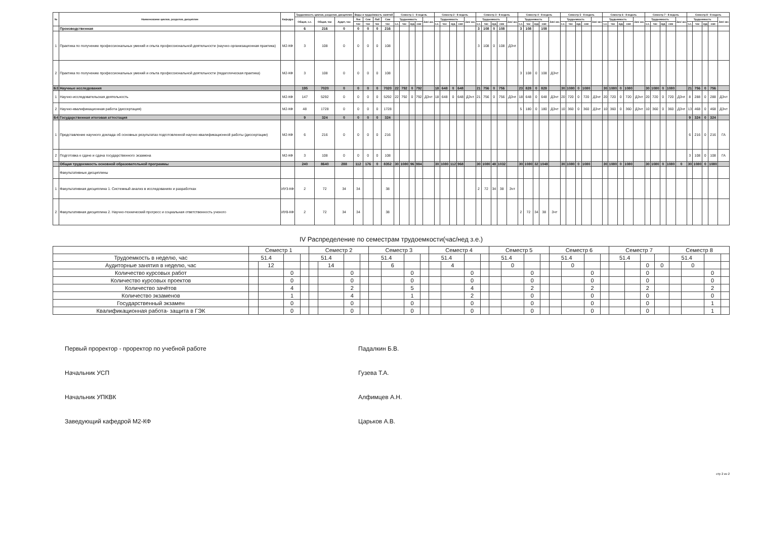| № | Наименование циклов, разделов, дисциплин | Кафедра | Трудоемкость циклов, разделов, дисциплин | | | Виды и трудоёмкость занятий | | | | Семестр 1 - 8 недель | | | | | Семестр 2 - 8 недель | | | | | Семестр 3 - 8 недель | | | | | Семестр 4 - 8 недель | | | | | Семестр 5 - 8 недель | | | | | Семестр 6 - 8 недель | | | | | Семестр 7 - 8 недель | | | | | Семестр 8 - 8 недель | | | | |
| --- | --- | --- | --- | --- | --- | --- | --- | --- | --- | --- | --- | --- | --- | --- | --- | --- | --- | --- | --- | --- | --- | --- | --- | --- | --- | --- | --- | --- | --- | --- | --- | --- | --- | --- | --- | --- | --- | --- | --- | --- | --- | --- | --- | --- | --- | --- | --- | --- | --- |
| | | | Общая, з.е. | Общая, час | Аудит, час | Лек | Сем | Лаб | Сам | Трудоемкость | | | | Зач/ экз | Трудоемкость | | | | Зач/ экз | Трудоемкость | | | | Зач/ экз | Трудоемкость | | | | Зач/ экз | Трудоемкость | | | | Зач/ экз | Трудоемкость | | | | Зач/ экз | Трудоемкость | | | | Зач/ экз | Трудоемкость | | | | Зач/ экз |
| | | | | | | час | час | час | час | з.е. | час | ауд | сам | | з.е. | час | ауд | сам | | з.е. | час | ауд | сам | | з.е. | час | ауд | сам | | з.е. | час | ауд | сам | | з.е. | час | ауд | сам | | з.е. | час | ауд | сам | | з.е. | час | ауд | сам | |
| | Производственная | | 6 | 216 | 0 | 0 | 0 | 0 | 216 | | | | | | | | | | | 3 | 108 | 0 | 108 | | 3 | 108 | | 108 | | | | | | | | | | | | | | | | | | | | | |
| 1 | Практика по получению профессиональных умений и опыта профессиональной деятельности (научно-организационная практика) | М2-КФ | 3 | 108 | 0 | 0 | 0 | 0 | 108 | | | | | | | | | | | 3 | 108 | 0 | 108 | ДЗчт | | | | | | | | | | | | | | | | | | | | | | | | | |
| 2 | Практика по получению профессиональных умений и опыта профессиональной деятельности (педагогическая практика) | М2-КФ | 3 | 108 | 0 | 0 | 0 | 0 | 108 | | | | | | | | | | | | | | | | 3 | 108 | 0 | 108 | ДЗчт | | | | | | | | | | | | | | | | | | | | |
| Б3 | Научные исследования | | 195 | 7020 | 0 | 0 | 0 | 0 | 7020 | 22 | 792 | 0 | 792 | | 18 | 648 | 0 | 648 | | 21 | 756 | 0 | 756 | | 23 | 828 | 0 | 828 | | 30 | 1080 | 0 | 1080 | | 30 | 1080 | 0 | 1080 | | 30 | 1080 | 0 | 1080 | | 21 | 756 | 0 | 756 | |
| 1 | Научно-исследовательская деятельность | М2-КФ | 147 | 5292 | 0 | 0 | 0 | 0 | 5292 | 22 | 792 | 0 | 792 | ДЗчт | 18 | 648 | 0 | 648 | ДЗчт | 21 | 756 | 0 | 756 | ДЗчт | 18 | 648 | 0 | 648 | ДЗчт | 20 | 720 | 0 | 720 | ДЗчт | 20 | 720 | 0 | 720 | ДЗчт | 20 | 720 | 0 | 720 | ДЗчт | 8 | 288 | 0 | 288 | ДЗчт |
| 2 | Научно-квалификационная работа (диссертация) | М2-КФ | 48 | 1728 | 0 | 0 | 0 | 0 | 1728 | | | | | | | | | | | | | | | | 5 | 180 | 0 | 180 | ДЗчт | 10 | 360 | 0 | 360 | ДЗчт | 10 | 360 | 0 | 360 | ДЗчт | 10 | 360 | 0 | 360 | ДЗчт | 13 | 468 | 0 | 468 | ДЗчт |
| Б4 | Государственная итоговая аттестация | | 9 | 324 | 0 | 0 | 0 | 0 | 324 | | | | | | | | | | | | | | | | | | | | | | | | | | | | | | | | | | | | 9 | 324 | 0 | 324 | |
| 1 | Представление научного доклада об основных результатах подготовленной научно-квалификационной работы (диссертации) | М2-КФ | 6 | 216 | 0 | 0 | 0 | 0 | 216 | | | | | | | | | | | | | | | | | | | | | | | | | | | | | | | | | | | | 6 | 216 | 0 | 216 | ГА |
| 2 | Подготовка к сдаче и сдача государственного экзамена | М2-КФ | 3 | 108 | 0 | 0 | 0 | 0 | 108 | | | | | | | | | | | | | | | | | | | | | | | | | | | | | | | | | | | | 3 | 108 | 0 | 108 | ГА |
| | Общая трудоемкость основной образовательной программы | | 240 | 8640 | 288 | 112 | 176 | 0 | 8352 | 30 | 1080 | 96 | 984 | | 30 | 1080 | 112 | 968 | | 30 | 1080 | 48 | 1032 | | 30 | 1080 | 32 | 1048 | | 30 | 1080 | 0 | 1080 | | 30 | 1080 | 0 | 1080 | | 30 | 1080 | 0 | 1080 | 0 | 30 | 1080 | 0 | 1080 | |
| | Факультативные дисциплины | | | | | | | | | | | | | | | | | | | | | | | | | | | | | | | | | | | | | | | | | | | | | | | | |
| 1 | Факультативная дисциплина 1. Системный анализ в исследованиях и разработках | ИУ3-КФ | 2 | 72 | 34 | 34 | | | 38 | | | | | | | | | | | 2 | 72 | 34 | 38 | Зчт | | | | | | | | | | | | | | | | | | | | | | | | | |
| 2 | Факультативная дисциплина 2. Научно-технический прогресс и социальная ответственность ученого | ИУ8-КФ | 2 | 72 | 34 | 34 | | | 38 | | | | | | | | | | | | | | | | 2 | 72 | 34 | 38 | Зчт | | | | | | | | | | | | | | | | | | | | |
IV Распределение по семестрам трудоемкости(час/нед з.е.)
| | Семестр 1 | | | | Семестр 2 | | | | Семестр 3 | | | | Семестр 4 | | | | Семестр 5 | | | | Семестр 6 | | | | Семестр 7 | | | | Семестр 8 | | | |
| Трудоемкость в неделю, час | 51.4 | | | | 51.4 | | | | 51.4 | | | | 51.4 | | | | 51.4 | | | | 51.4 | | | | 51.4 | | | | 51.4 | | | |
| Аудиторные занятия в неделю, час | | 12 | | | | 14 | | | | 6 | | | | 4 | | | | 0 | | | | 0 | | | | | 0 | 0 | | 0 | | |
| Количество курсовых работ | | | 0 | | | | 0 | | | | 0 | | | | 0 | | | | 0 | | | | 0 | | | | 0 | | | | 0 | |
| Количество курсовых проектов | | | 0 | | | | 0 | | | | 0 | | | | 0 | | | | 0 | | | | 0 | | | | 0 | | | | 0 | |
| Количество зачётов | | | 4 | | | | 2 | | | | 5 | | | | 4 | | | | 2 | | | | 2 | | | | 2 | | | | 2 | |
| Количество экзаменов | | | 1 | | | | 4 | | | | 1 | | | | 2 | | | | 0 | | | | 0 | | | | 0 | | | | 0 | |
| Государственный экзамен | | | 0 | | | | 0 | | | | 0 | | | | 0 | | | | 0 | | | | 0 | | | | 0 | | | | 1 | |
| Квалификационная работа- защита в ГЭК | | | 0 | | | | 0 | | | | 0 | | | | 0 | | | | 0 | | | | 0 | | | | 0 | | | | 1 | |
Первый проректор - проректор по учебной работе Падалкин Б.В.
Начальник УСП Гузева Т.А.
Начальник УПКВК Алфимцев А.Н.
Заведующий кафедрой М2-КФ Царьков А.В.
стр 2 из 2